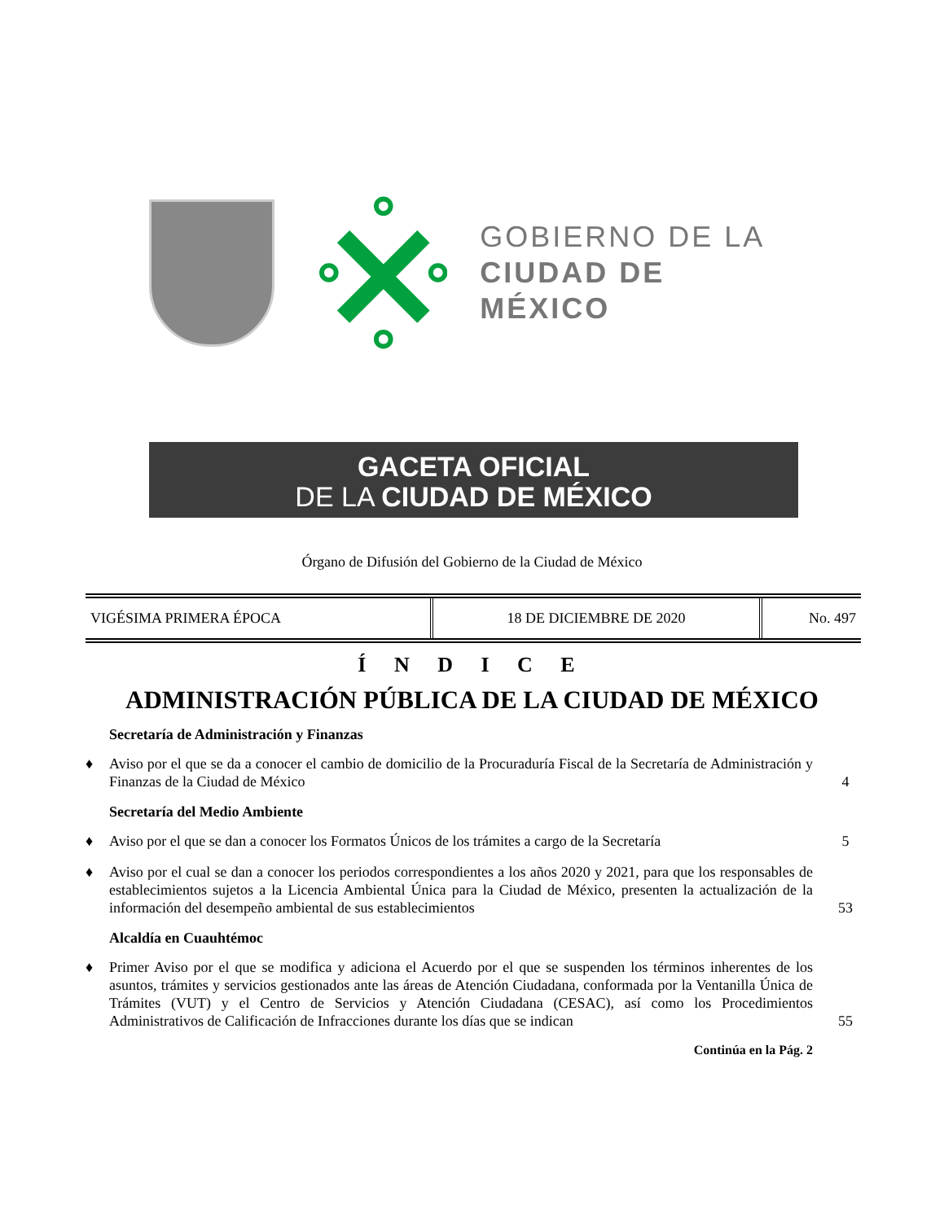GOBIERNO DE LA
CIUDAD DE MÉXICO
GACETA OFICIAL
DE LA CIUDAD DE MÉXICO
Órgano de Difusión del Gobierno de la Ciudad de México
| VIGÉSIMA PRIMERA ÉPOCA | 18 DE DICIEMBRE DE 2020 | No. 497 |
Í N D I C E
ADMINISTRACIÓN PÚBLICA DE LA CIUDAD DE MÉXICO
Secretaría de Administración y Finanzas
♦ Aviso por el que se da a conocer el cambio de domicilio de la Procuraduría Fiscal de la Secretaría de Administración y Finanzas de la Ciudad de México 4
Secretaría del Medio Ambiente
♦ Aviso por el que se dan a conocer los Formatos Únicos de los trámites a cargo de la Secretaría 5
♦ Aviso por el cual se dan a conocer los periodos correspondientes a los años 2020 y 2021, para que los responsables de establecimientos sujetos a la Licencia Ambiental Única para la Ciudad de México, presenten la actualización de la información del desempeño ambiental de sus establecimientos 53
Alcaldía en Cuauhtémoc
♦ Primer Aviso por el que se modifica y adiciona el Acuerdo por el que se suspenden los términos inherentes de los asuntos, trámites y servicios gestionados ante las áreas de Atención Ciudadana, conformada por la Ventanilla Única de Trámites (VUT) y el Centro de Servicios y Atención Ciudadana (CESAC), así como los Procedimientos Administrativos de Calificación de Infracciones durante los días que se indican 55
Continúa en la Pág. 2